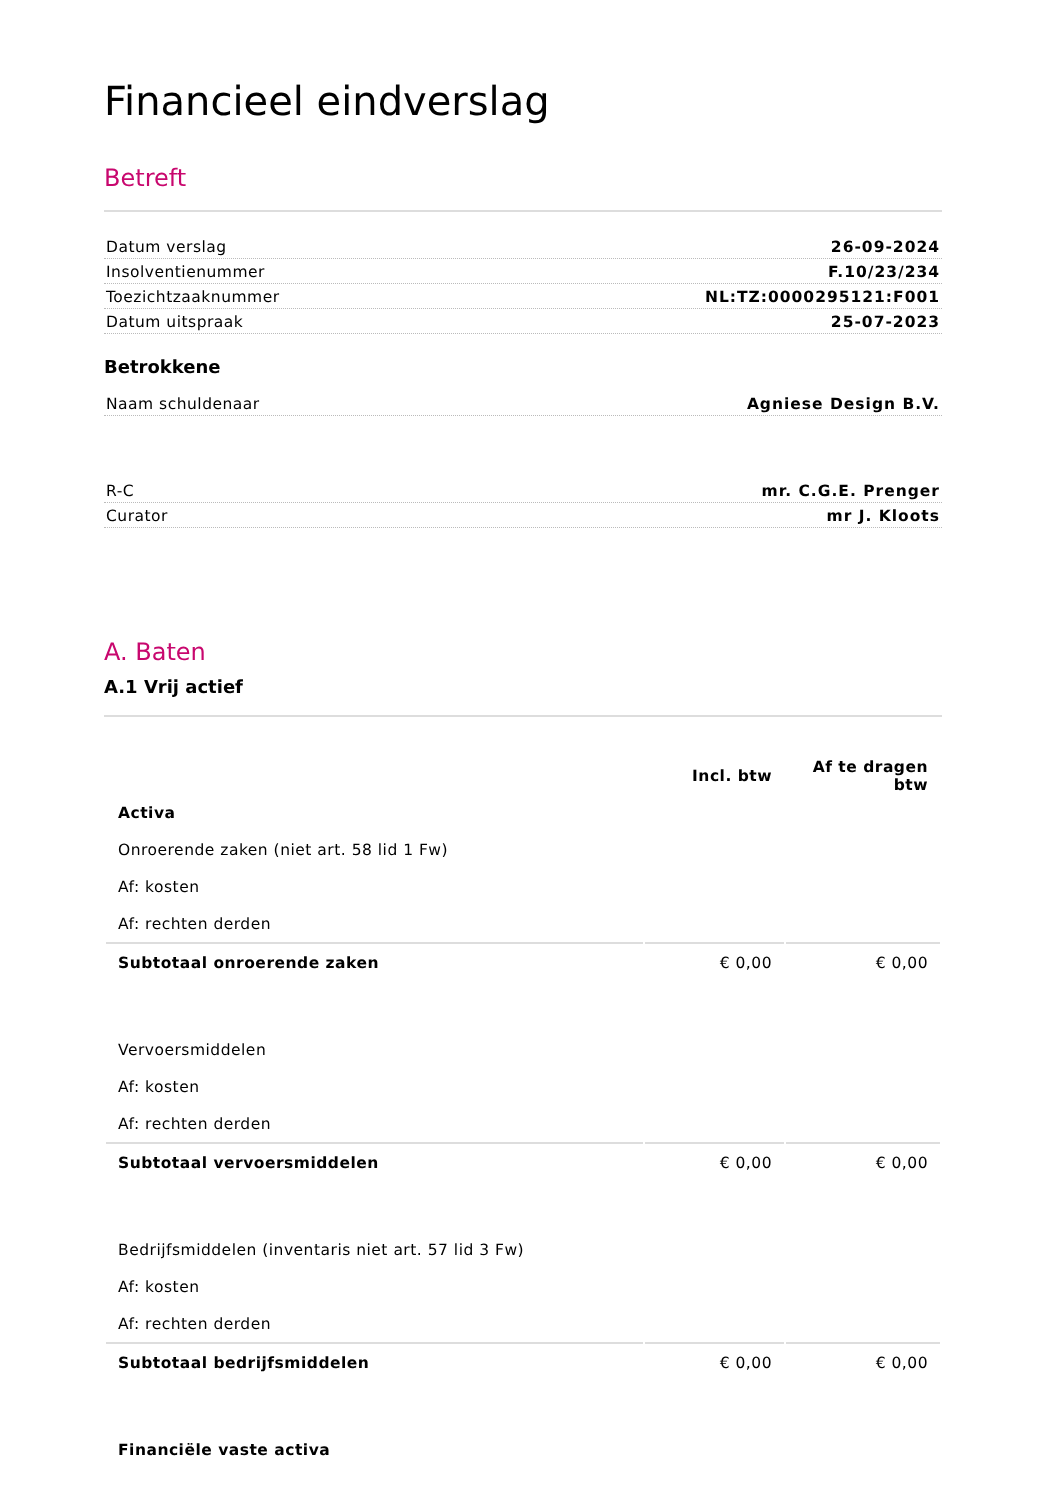Financieel eindverslag
Betreft
Datum verslag 26-09-2024
Insolventienummer F.10/23/234
Toezichtzaaknummer NL:TZ:0000295121:F001
Datum uitspraak 25-07-2023
Betrokkene
Naam schuldenaar Agniese Design B.V.
R-C mr. C.G.E. Prenger
Curator mr J. Kloots
A. Baten
A.1 Vrij actief
| | Incl. btw | Af te dragen btw |
| --- | --- | --- |
| Activa | | |
| Onroerende zaken (niet art. 58 lid 1 Fw) | | |
| Af: kosten | | |
| Af: rechten derden | | |
| Subtotaal onroerende zaken | € 0,00 | € 0,00 |
| Vervoersmiddelen | | |
| Af: kosten | | |
| Af: rechten derden | | |
| Subtotaal vervoersmiddelen | € 0,00 | € 0,00 |
| Bedrijfsmiddelen (inventaris niet art. 57 lid 3 Fw) | | |
| Af: kosten | | |
| Af: rechten derden | | |
| Subtotaal bedrijfsmiddelen | € 0,00 | € 0,00 |
| Financiële vaste activa | | |